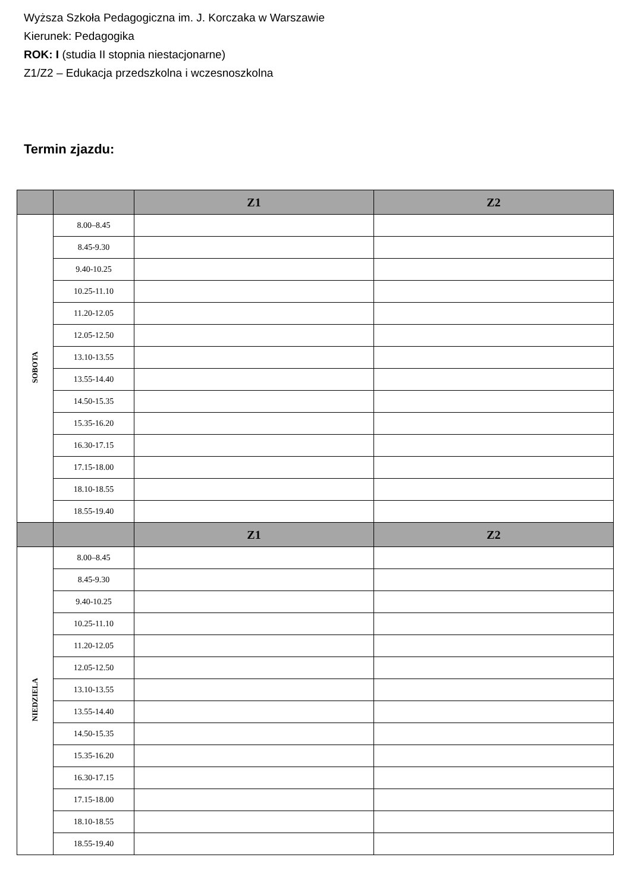Wyższa Szkoła Pedagogiczna im. J. Korczaka w Warszawie
Kierunek: Pedagogika
ROK: I (studia II stopnia niestacjonarne)
Z1/Z2 – Edukacja przedszkolna i wczesnoszkolna
Termin zjazdu:
| | | Z1 | Z2 |
| --- | --- | --- | --- |
| SOBOTA | 8.00–8.45 | | |
| | 8.45-9.30 | | |
| | 9.40-10.25 | | |
| | 10.25-11.10 | | |
| | 11.20-12.05 | | |
| | 12.05-12.50 | | |
| | 13.10-13.55 | | |
| | 13.55-14.40 | | |
| | 14.50-15.35 | | |
| | 15.35-16.20 | | |
| | 16.30-17.15 | | |
| | 17.15-18.00 | | |
| | 18.10-18.55 | | |
| | 18.55-19.40 | | |
| | | Z1 | Z2 |
| NIEDZIELA | 8.00–8.45 | | |
| | 8.45-9.30 | | |
| | 9.40-10.25 | | |
| | 10.25-11.10 | | |
| | 11.20-12.05 | | |
| | 12.05-12.50 | | |
| | 13.10-13.55 | | |
| | 13.55-14.40 | | |
| | 14.50-15.35 | | |
| | 15.35-16.20 | | |
| | 16.30-17.15 | | |
| | 17.15-18.00 | | |
| | 18.10-18.55 | | |
| | 18.55-19.40 | | |